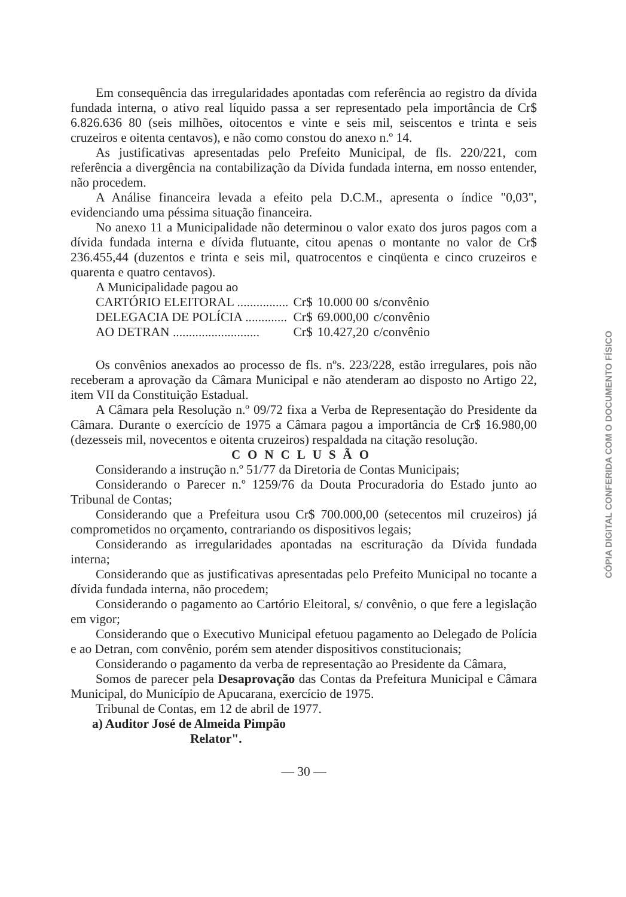Em consequência das irregularidades apontadas com referência ao registro da dívida fundada interna, o ativo real líquido passa a ser representado pela importância de Cr$ 6.826.636 80 (seis milhões, oitocentos e vinte e seis mil, seiscentos e trinta e seis cruzeiros e oitenta centavos), e não como constou do anexo n.º 14.
As justificativas apresentadas pelo Prefeito Municipal, de fls. 220/221, com referência a divergência na contabilização da Dívida fundada interna, em nosso entender, não procedem.
A Análise financeira levada a efeito pela D.C.M., apresenta o índice "0,03", evidenciando uma péssima situação financeira.
No anexo 11 a Municipalidade não determinou o valor exato dos juros pagos com a dívida fundada interna e dívida flutuante, citou apenas o montante no valor de Cr$ 236.455,44 (duzentos e trinta e seis mil, quatrocentos e cinqüenta e cinco cruzeiros e quarenta e quatro centavos).
A Municipalidade pagou ao
| CARTÓRIO ELEITORAL ................ | Cr$ | 10.000 00 | s/convênio |
| DELEGACIA DE POLÍCIA ............. | Cr$ | 69.000,00 | c/convênio |
| AO DETRAN ........................... | Cr$ | 10.427,20 | c/convênio |
Os convênios anexados ao processo de fls. nºs. 223/228, estão irregulares, pois não receberam a aprovação da Câmara Municipal e não atenderam ao disposto no Artigo 22, item VII da Constituição Estadual.
A Câmara pela Resolução n.º 09/72 fixa a Verba de Representação do Presidente da Câmara. Durante o exercício de 1975 a Câmara pagou a importância de Cr$ 16.980,00 (dezesseis mil, novecentos e oitenta cruzeiros) respaldada na citação resolução.
CONCLUSÃO
Considerando a instrução n.º 51/77 da Diretoria de Contas Municipais;
Considerando o Parecer n.º 1259/76 da Douta Procuradoria do Estado junto ao Tribunal de Contas;
Considerando que a Prefeitura usou Cr$ 700.000,00 (setecentos mil cruzeiros) já comprometidos no orçamento, contrariando os dispositivos legais;
Considerando as irregularidades apontadas na escrituração da Dívida fundada interna;
Considerando que as justificativas apresentadas pelo Prefeito Municipal no tocante a dívida fundada interna, não procedem;
Considerando o pagamento ao Cartório Eleitoral, s/ convênio, o que fere a legislação em vigor;
Considerando que o Executivo Municipal efetuou pagamento ao Delegado de Polícia e ao Detran, com convênio, porém sem atender dispositivos constitucionais;
Considerando o pagamento da verba de representação ao Presidente da Câmara,
Somos de parecer pela Desaprovação das Contas da Prefeitura Municipal e Câmara Municipal, do Município de Apucarana, exercício de 1975.
Tribunal de Contas, em 12 de abril de 1977.
a) Auditor José de Almeida Pimpão
Relator".
— 30 —
CÓPIA DIGITAL CONFERIDA COM O DOCUMENTO FÍSICO